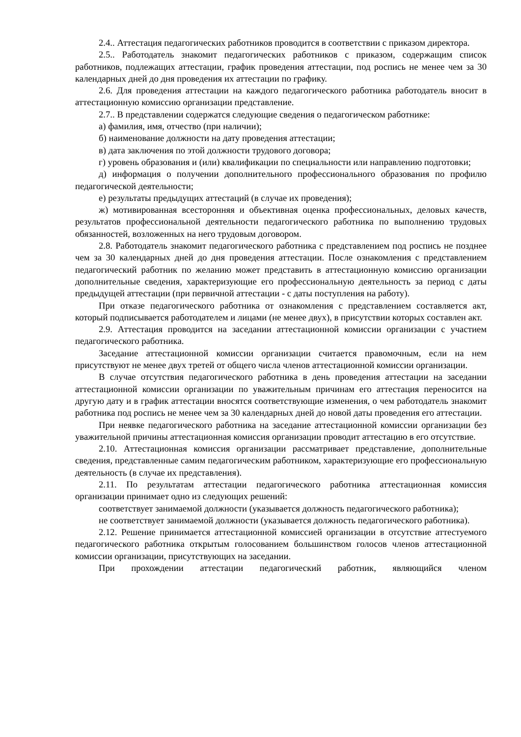2.4.. Аттестация педагогических работников проводится в соответствии с приказом директора.
2.5.. Работодатель знакомит педагогических работников с приказом, содержащим список работников, подлежащих аттестации, график проведения аттестации, под роспись не менее чем за 30 календарных дней до дня проведения их аттестации по графику.
2.6. Для проведения аттестации на каждого педагогического работника работодатель вносит в аттестационную комиссию организации представление.
2.7.. В представлении содержатся следующие сведения о педагогическом работнике:
а) фамилия, имя, отчество (при наличии);
б) наименование должности на дату проведения аттестации;
в) дата заключения по этой должности трудового договора;
г) уровень образования и (или) квалификации по специальности или направлению подготовки;
д) информация о получении дополнительного профессионального образования по профилю педагогической деятельности;
е) результаты предыдущих аттестаций (в случае их проведения);
ж) мотивированная всесторонняя и объективная оценка профессиональных, деловых качеств, результатов профессиональной деятельности педагогического работника по выполнению трудовых обязанностей, возложенных на него трудовым договором.
2.8. Работодатель знакомит педагогического работника с представлением под роспись не позднее чем за 30 календарных дней до дня проведения аттестации. После ознакомления с представлением педагогический работник по желанию может представить в аттестационную комиссию организации дополнительные сведения, характеризующие его профессиональную деятельность за период с даты предыдущей аттестации (при первичной аттестации - с даты поступления на работу).
При отказе педагогического работника от ознакомления с представлением составляется акт, который подписывается работодателем и лицами (не менее двух), в присутствии которых составлен акт.
2.9. Аттестация проводится на заседании аттестационной комиссии организации с участием педагогического работника.
Заседание аттестационной комиссии организации считается правомочным, если на нем присутствуют не менее двух третей от общего числа членов аттестационной комиссии организации.
В случае отсутствия педагогического работника в день проведения аттестации на заседании аттестационной комиссии организации по уважительным причинам его аттестация переносится на другую дату и в график аттестации вносятся соответствующие изменения, о чем работодатель знакомит работника под роспись не менее чем за 30 календарных дней до новой даты проведения его аттестации.
При неявке педагогического работника на заседание аттестационной комиссии организации без уважительной причины аттестационная комиссия организации проводит аттестацию в его отсутствие.
2.10. Аттестационная комиссия организации рассматривает представление, дополнительные сведения, представленные самим педагогическим работником, характеризующие его профессиональную деятельность (в случае их представления).
2.11. По результатам аттестации педагогического работника аттестационная комиссия организации принимает одно из следующих решений:
соответствует занимаемой должности (указывается должность педагогического работника);
не соответствует занимаемой должности (указывается должность педагогического работника).
2.12. Решение принимается аттестационной комиссией организации в отсутствие аттестуемого педагогического работника открытым голосованием большинством голосов членов аттестационной комиссии организации, присутствующих на заседании.
При прохождении аттестации педагогический работник, являющийся членом